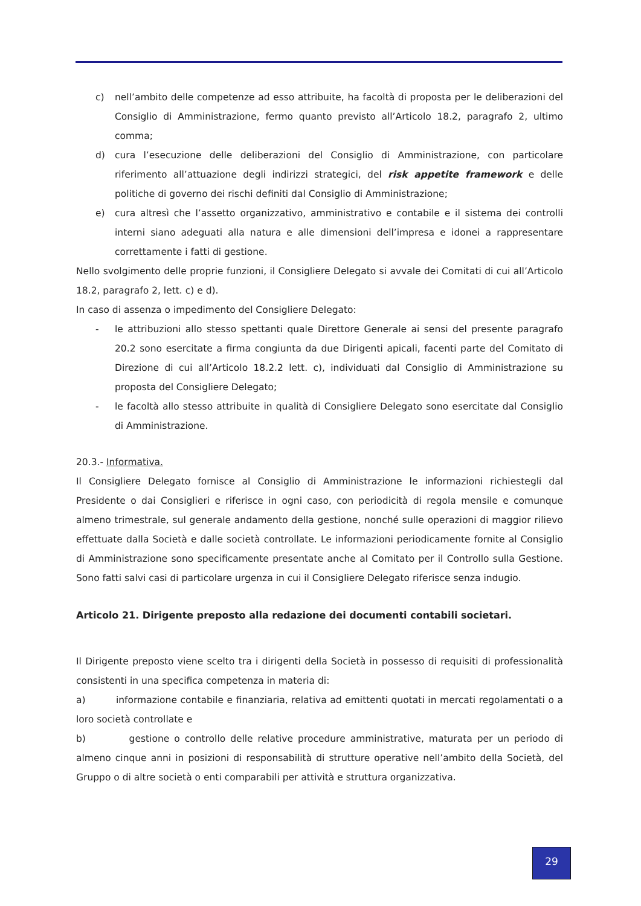c) nell’ambito delle competenze ad esso attribuite, ha facoltà di proposta per le deliberazioni del Consiglio di Amministrazione, fermo quanto previsto all’Articolo 18.2, paragrafo 2, ultimo comma;
d) cura l’esecuzione delle deliberazioni del Consiglio di Amministrazione, con particolare riferimento all’attuazione degli indirizzi strategici, del risk appetite framework e delle politiche di governo dei rischi definiti dal Consiglio di Amministrazione;
e) cura altresì che l’assetto organizzativo, amministrativo e contabile e il sistema dei controlli interni siano adeguati alla natura e alle dimensioni dell’impresa e idonei a rappresentare correttamente i fatti di gestione.
Nello svolgimento delle proprie funzioni, il Consigliere Delegato si avvale dei Comitati di cui all’Articolo 18.2, paragrafo 2, lett. c) e d).
In caso di assenza o impedimento del Consigliere Delegato:
- le attribuzioni allo stesso spettanti quale Direttore Generale ai sensi del presente paragrafo 20.2 sono esercitate a firma congiunta da due Dirigenti apicali, facenti parte del Comitato di Direzione di cui all’Articolo 18.2.2 lett. c), individuati dal Consiglio di Amministrazione su proposta del Consigliere Delegato;
- le facoltà allo stesso attribuite in qualità di Consigliere Delegato sono esercitate dal Consiglio di Amministrazione.
20.3.- Informativa.
Il Consigliere Delegato fornisce al Consiglio di Amministrazione le informazioni richiestegli dal Presidente o dai Consiglieri e riferisce in ogni caso, con periodicità di regola mensile e comunque almeno trimestrale, sul generale andamento della gestione, nonché sulle operazioni di maggior rilievo effettuate dalla Società e dalle società controllate. Le informazioni periodicamente fornite al Consiglio di Amministrazione sono specificamente presentate anche al Comitato per il Controllo sulla Gestione. Sono fatti salvi casi di particolare urgenza in cui il Consigliere Delegato riferisce senza indugio.
Articolo 21. Dirigente preposto alla redazione dei documenti contabili societari.
Il Dirigente preposto viene scelto tra i dirigenti della Società in possesso di requisiti di professionalità consistenti in una specifica competenza in materia di:
a) informazione contabile e finanziaria, relativa ad emittenti quotati in mercati regolamentati o a loro società controllate e
b) gestione o controllo delle relative procedure amministrative, maturata per un periodo di almeno cinque anni in posizioni di responsabilità di strutture operative nell’ambito della Società, del Gruppo o di altre società o enti comparabili per attività e struttura organizzativa.
29